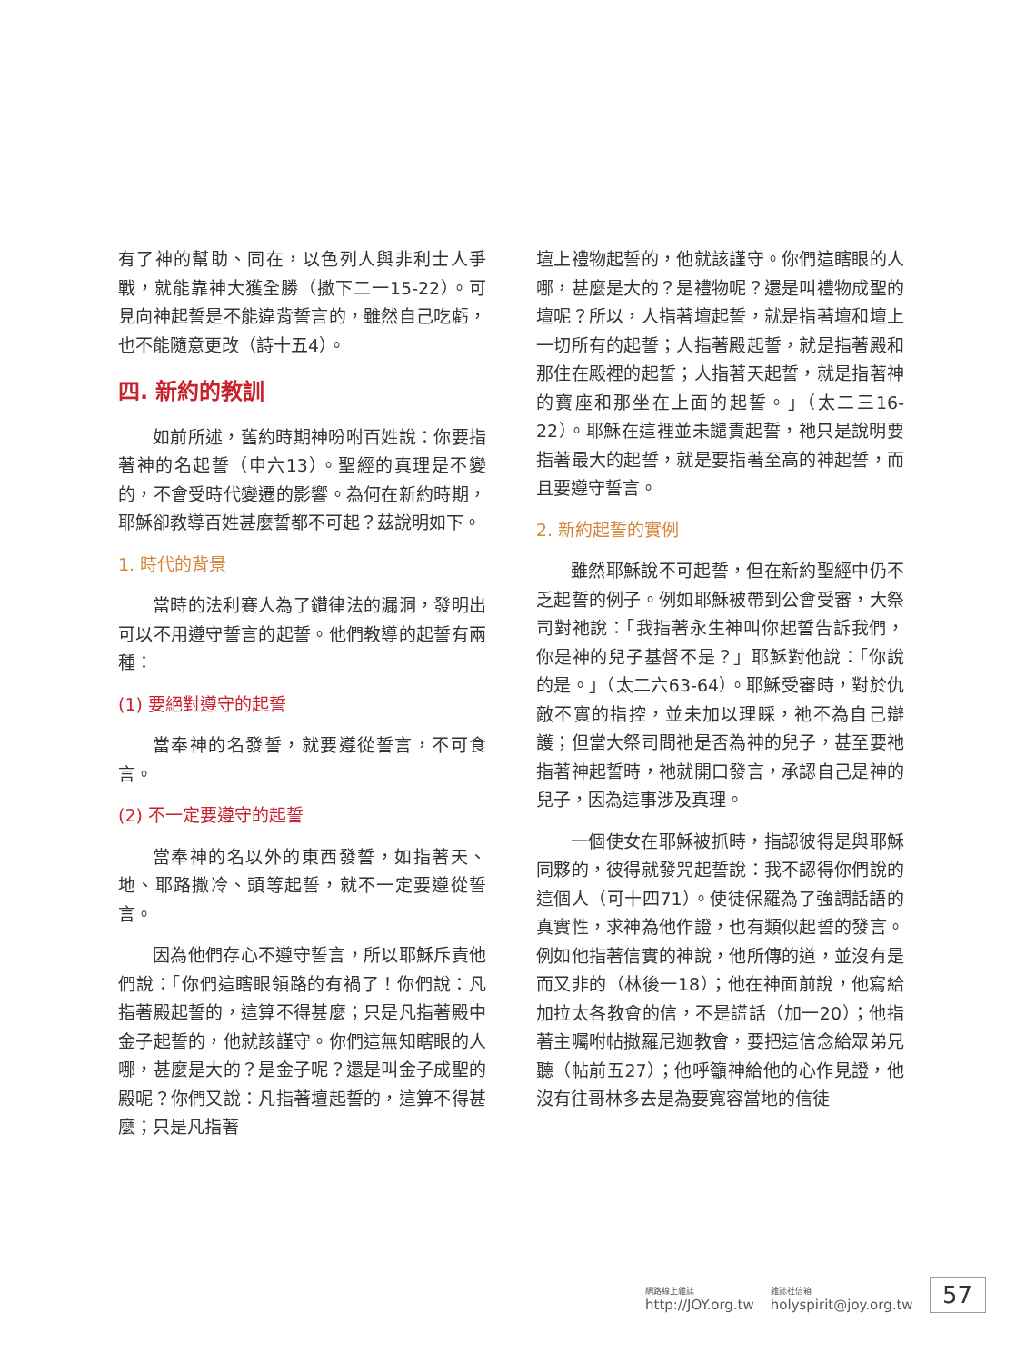有了神的幫助、同在，以色列人與非利士人爭戰，就能靠神大獲全勝（撒下二一15-22）。可見向神起誓是不能違背誓言的，雖然自己吃虧，也不能隨意更改（詩十五4）。
四. 新約的教訓
如前所述，舊約時期神吩咐百姓說：你要指著神的名起誓（申六13）。聖經的真理是不變的，不會受時代變遷的影響。為何在新約時期，耶穌卻教導百姓甚麼誓都不可起？茲說明如下。
1. 時代的背景
當時的法利賽人為了鑽律法的漏洞，發明出可以不用遵守誓言的起誓。他們教導的起誓有兩種：
(1) 要絕對遵守的起誓
當奉神的名發誓，就要遵從誓言，不可食言。
(2) 不一定要遵守的起誓
當奉神的名以外的東西發誓，如指著天、地、耶路撒冷、頭等起誓，就不一定要遵從誓言。
因為他們存心不遵守誓言，所以耶穌斥責他們說：「你們這瞎眼領路的有禍了！你們說：凡指著殿起誓的，這算不得甚麼；只是凡指著殿中金子起誓的，他就該謹守。你們這無知瞎眼的人哪，甚麼是大的？是金子呢？還是叫金子成聖的殿呢？你們又說：凡指著壇起誓的，這算不得甚麼；只是凡指著
壇上禮物起誓的，他就該謹守。你們這瞎眼的人哪，甚麼是大的？是禮物呢？還是叫禮物成聖的壇呢？所以，人指著壇起誓，就是指著壇和壇上一切所有的起誓；人指著殿起誓，就是指著殿和那住在殿裡的起誓；人指著天起誓，就是指著神的寶座和那坐在上面的起誓。」（太二三16-22）。耶穌在這裡並未譴責起誓，祂只是說明要指著最大的起誓，就是要指著至高的神起誓，而且要遵守誓言。
2. 新約起誓的實例
雖然耶穌說不可起誓，但在新約聖經中仍不乏起誓的例子。例如耶穌被帶到公會受審，大祭司對祂說：「我指著永生神叫你起誓告訴我們，你是神的兒子基督不是？」耶穌對他說：「你說的是。」（太二六63-64）。耶穌受審時，對於仇敵不實的指控，並未加以理睬，祂不為自己辯護；但當大祭司問祂是否為神的兒子，甚至要祂指著神起誓時，祂就開口發言，承認自己是神的兒子，因為這事涉及真理。
一個使女在耶穌被抓時，指認彼得是與耶穌同夥的，彼得就發咒起誓說：我不認得你們說的這個人（可十四71）。使徒保羅為了強調話語的真實性，求神為他作證，也有類似起誓的發言。例如他指著信實的神說，他所傳的道，並沒有是而又非的（林後一18）；他在神面前說，他寫給加拉太各教會的信，不是謊話（加一20）；他指著主囑咐帖撒羅尼迦教會，要把這信念給眾弟兄聽（帖前五27）；他呼籲神給他的心作見證，他沒有往哥林多去是為要寬容當地的信徒
網路線上雜誌
http://JOY.org.tw
雜誌社信箱
holyspirit@joy.org.tw
57